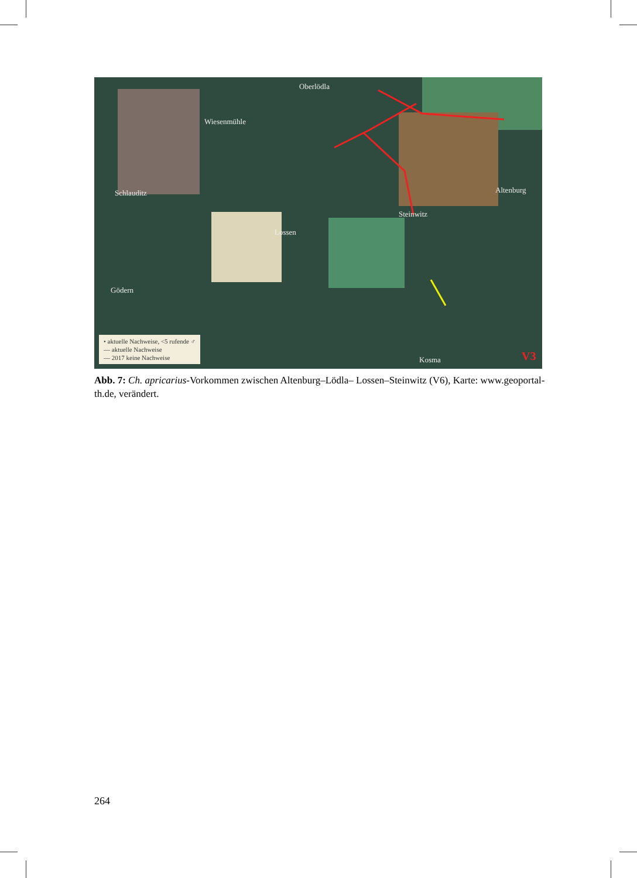Oberlödla
Wiesenmühle
Schlauditz Altenburg
Steinwitz
Lossen
Gödern
Kosma V3
• aktuelle Nachweise, <5 rufende ♂
— aktuelle Nachweise
— 2017 keine Nachweise
Abb. 7: Ch. apricarius-Vorkommen zwischen Altenburg–Lödla– Lossen–Steinwitz (V6), Karte: www.geoportal-th.de, verändert.
264